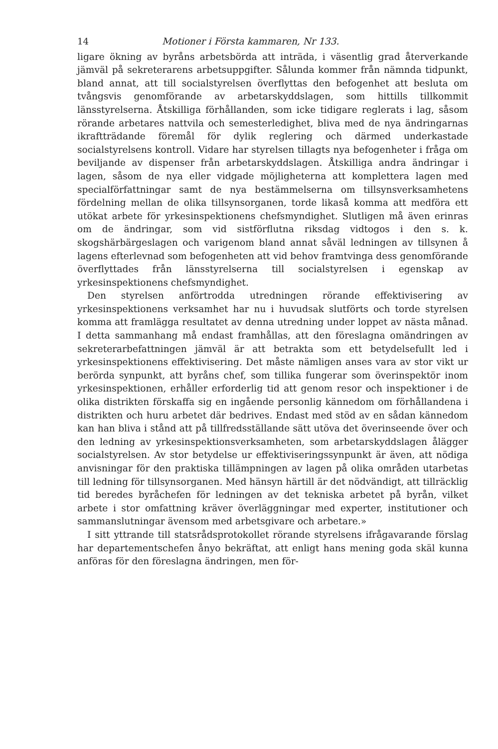14 Motioner i Första kammaren, Nr 133.
ligare ökning av byråns arbetsbörda att inträda, i väsentlig grad återverkande jämväl på sekreterarens arbetsuppgifter. Sålunda kommer från nämnda tidpunkt, bland annat, att till socialstyrelsen överflyttas den befogenhet att besluta om tvångsvis genomförande av arbetarskyddslagen, som hittills tillkommit länsstyrelserna. Åtskilliga förhållanden, som icke tidigare reglerats i lag, såsom rörande arbetares nattvila och semesterledighet, bliva med de nya ändringarnas ikraftträdande föremål för dylik reglering och därmed underkastade socialstyrelsens kontroll. Vidare har styrelsen tillagts nya befogenheter i fråga om beviljande av dispenser från arbetarskyddslagen. Åtskilliga andra ändringar i lagen, såsom de nya eller vidgade möjligheterna att komplettera lagen med specialförfattningar samt de nya bestämmelserna om tillsynsverksamhetens fördelning mellan de olika tillsynsorganen, torde likaså komma att medföra ett utökat arbete för yrkesinspektionens chefsmyndighet. Slutligen må även erinras om de ändringar, som vid sistförflutna riksdag vidtogos i den s. k. skogshärbärgeslagen och varigenom bland annat såväl ledningen av tillsynen å lagens efterlevnad som befogenheten att vid behov framtvinga dess genomförande överflyttades från länsstyrelserna till socialstyrelsen i egenskap av yrkesinspektionens chefsmyndighet.
Den styrelsen anförtrodda utredningen rörande effektivisering av yrkesinspektionens verksamhet har nu i huvudsak slutförts och torde styrelsen komma att framlägga resultatet av denna utredning under loppet av nästa månad. I detta sammanhang må endast framhållas, att den föreslagna omändringen av sekreterarbefattningen jämväl är att betrakta som ett betydelsefullt led i yrkesinspektionens effektivisering. Det måste nämligen anses vara av stor vikt ur berörda synpunkt, att byråns chef, som tillika fungerar som överinspektör inom yrkesinspektionen, erhåller erforderlig tid att genom resor och inspektioner i de olika distrikten förskaffa sig en ingående personlig kännedom om förhållandena i distrikten och huru arbetet där bedrives. Endast med stöd av en sådan kännedom kan han bliva i stånd att på tillfredsställande sätt utöva det överinseende över och den ledning av yrkesinspektionsverksamheten, som arbetarskyddslagen ålägger socialstyrelsen. Av stor betydelse ur effektiviseringssynpunkt är även, att nödiga anvisningar för den praktiska tillämpningen av lagen på olika områden utarbetas till ledning för tillsynsorganen. Med hänsyn härtill är det nödvändigt, att tillräcklig tid beredes byråchefen för ledningen av det tekniska arbetet på byrån, vilket arbete i stor omfattning kräver överläggningar med experter, institutioner och sammanslutningar ävensom med arbetsgivare och arbetare.»
I sitt yttrande till statsrådsprotokollet rörande styrelsens ifrågavarande förslag har departementschefen ånyo bekräftat, att enligt hans mening goda skäl kunna anföras för den föreslagna ändringen, men för-